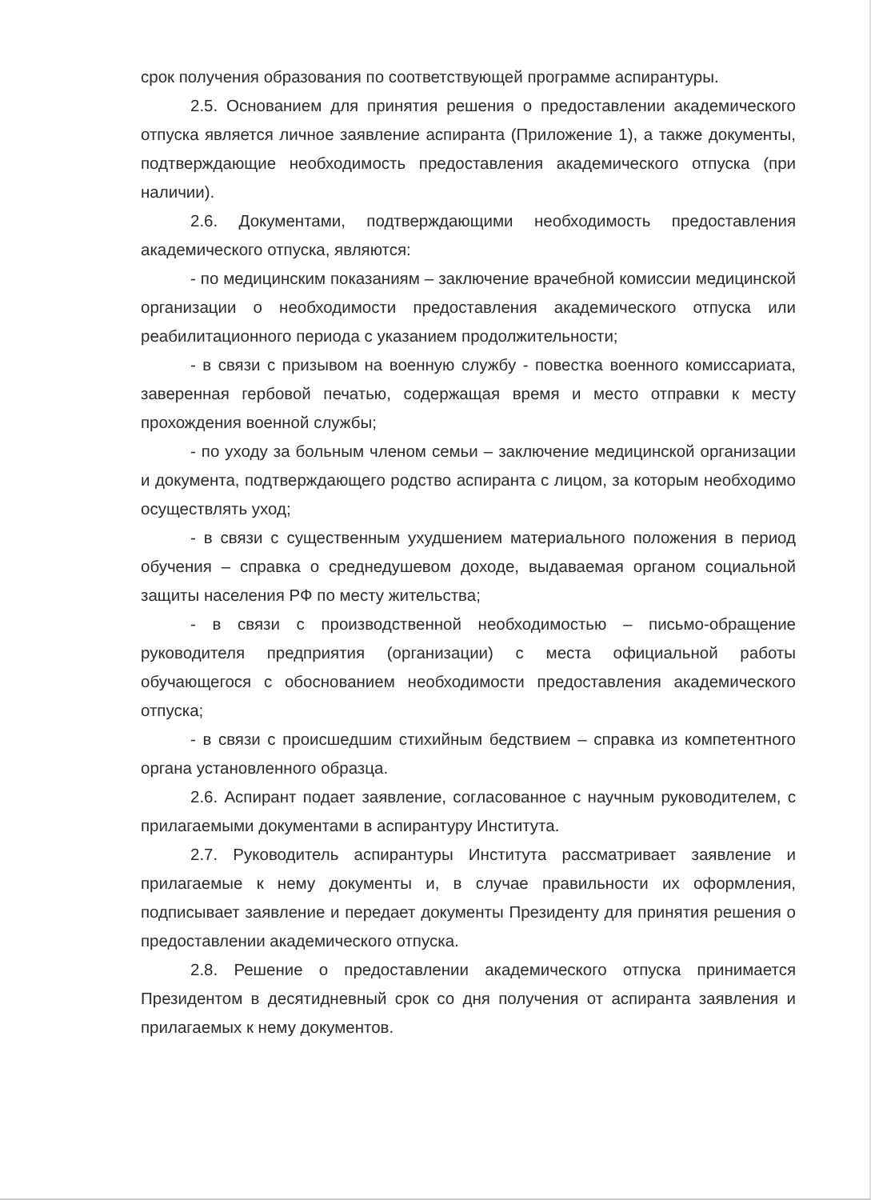срок получения образования по соответствующей программе аспирантуры.
2.5. Основанием для принятия решения о предоставлении академического отпуска является личное заявление аспиранта (Приложение 1), а также документы, подтверждающие необходимость предоставления академического отпуска (при наличии).
2.6. Документами, подтверждающими необходимость предоставления академического отпуска, являются:
- по медицинским показаниям – заключение врачебной комиссии медицинской организации о необходимости предоставления академического отпуска или реабилитационного периода с указанием продолжительности;
- в связи с призывом на военную службу - повестка военного комиссариата, заверенная гербовой печатью, содержащая время и место отправки к месту прохождения военной службы;
- по уходу за больным членом семьи – заключение медицинской организации и документа, подтверждающего родство аспиранта с лицом, за которым необходимо осуществлять уход;
- в связи с существенным ухудшением материального положения в период обучения – справка о среднедушевом доходе, выдаваемая органом социальной защиты населения РФ по месту жительства;
- в связи с производственной необходимостью – письмо-обращение руководителя предприятия (организации) с места официальной работы обучающегося с обоснованием необходимости предоставления академического отпуска;
- в связи с происшедшим стихийным бедствием – справка из компетентного органа установленного образца.
2.6. Аспирант подает заявление, согласованное с научным руководителем, с прилагаемыми документами в аспирантуру Института.
2.7. Руководитель аспирантуры Института рассматривает заявление и прилагаемые к нему документы и, в случае правильности их оформления, подписывает заявление и передает документы Президенту для принятия решения о предоставлении академического отпуска.
2.8. Решение о предоставлении академического отпуска принимается Президентом в десятидневный срок со дня получения от аспиранта заявления и прилагаемых к нему документов.